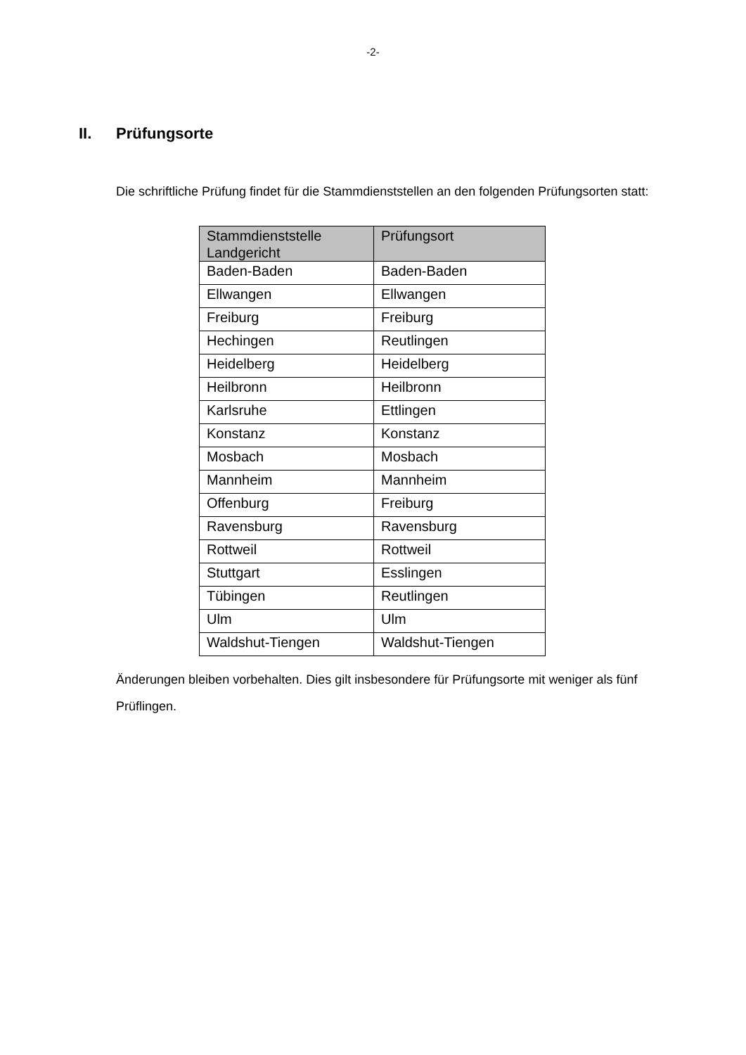-2-
II. Prüfungsorte
Die schriftliche Prüfung findet für die Stammdienststellen an den folgenden Prüfungsorten statt:
| Stammdienststelle Landgericht | Prüfungsort |
| --- | --- |
| Baden-Baden | Baden-Baden |
| Ellwangen | Ellwangen |
| Freiburg | Freiburg |
| Hechingen | Reutlingen |
| Heidelberg | Heidelberg |
| Heilbronn | Heilbronn |
| Karlsruhe | Ettlingen |
| Konstanz | Konstanz |
| Mosbach | Mosbach |
| Mannheim | Mannheim |
| Offenburg | Freiburg |
| Ravensburg | Ravensburg |
| Rottweil | Rottweil |
| Stuttgart | Esslingen |
| Tübingen | Reutlingen |
| Ulm | Ulm |
| Waldshut-Tiengen | Waldshut-Tiengen |
Änderungen bleiben vorbehalten. Dies gilt insbesondere für Prüfungsorte mit weniger als fünf Prüflingen.